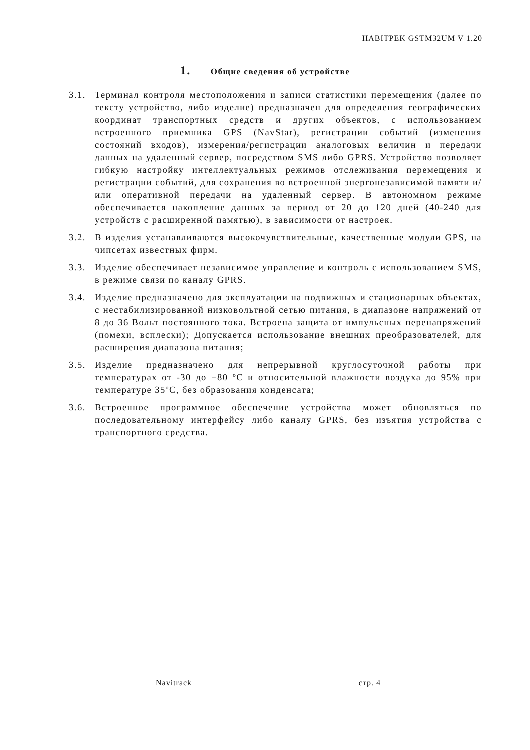HABITPEK GSTM32UM V 1.20
1. Общие сведения об устройстве
3.1. Терминал контроля местоположения и записи статистики перемещения (далее по тексту устройство, либо изделие) предназначен для определения географических координат транспортных средств и других объектов, с использованием встроенного приемника GPS (NavStar), регистрации событий (изменения состояний входов), измерения/регистрации аналоговых величин и передачи данных на удаленный сервер, посредством SMS либо GPRS. Устройство позволяет гибкую настройку интеллектуальных режимов отслеживания перемещения и регистрации событий, для сохранения во встроенной энергонезависимой памяти и/или оперативной передачи на удаленный сервер. В автономном режиме обеспечивается накопление данных за период от 20 до 120 дней (40-240 для устройств с расширенной памятью), в зависимости от настроек.
3.2. В изделия устанавливаются высокочувствительные, качественные модули GPS, на чипсетах известных фирм.
3.3. Изделие обеспечивает независимое управление и контроль с использованием SMS, в режиме связи по каналу GPRS.
3.4. Изделие предназначено для эксплуатации на подвижных и стационарных объектах, с нестабилизированной низковольтной сетью питания, в диапазоне напряжений от 8 до 36 Вольт постоянного тока. Встроена защита от импульсных перенапряжений (помехи, всплески); Допускается использование внешних преобразователей, для расширения диапазона питания;
3.5. Изделие предназначено для непрерывной круглосуточной работы при температурах от -30 до +80 ºС и относительной влажности воздуха до 95% при температуре 35ºС, без образования конденсата;
3.6. Встроенное программное обеспечение устройства может обновляться по последовательному интерфейсу либо каналу GPRS, без изъятия устройства с транспортного средства.
Navitrack стр. 4